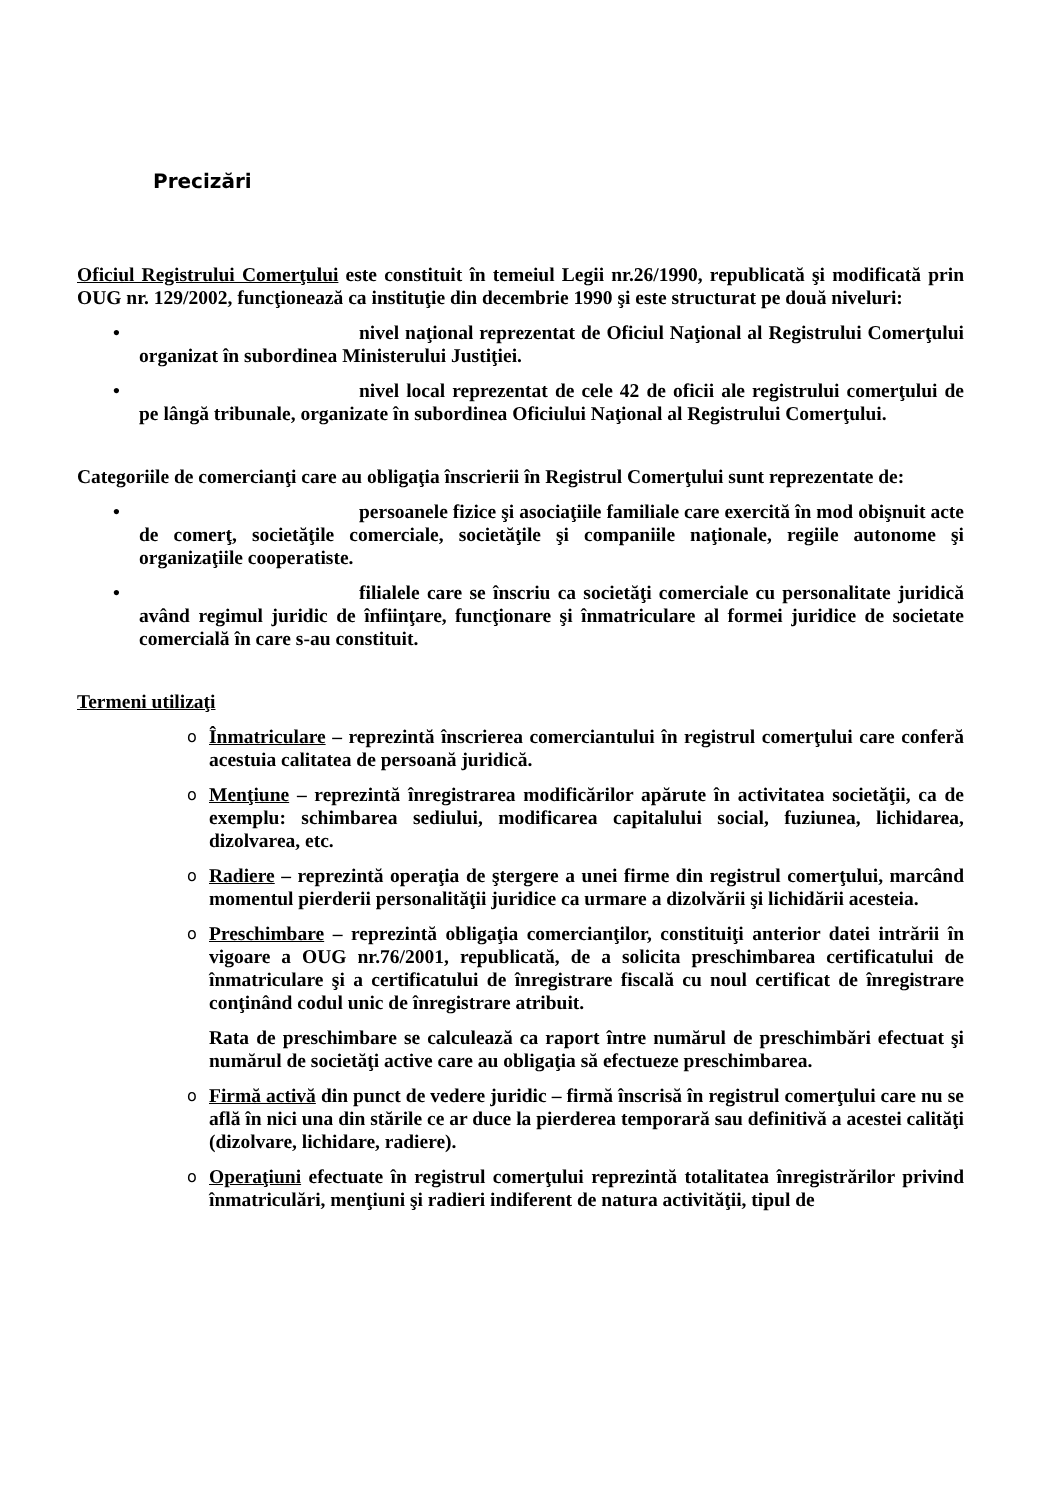Precizări
Oficiul Registrului Comerţului este constituit în temeiul Legii nr.26/1990, republicată şi modificată prin OUG nr. 129/2002, funcţionează ca instituţie din decembrie 1990 şi este structurat pe două niveluri:
• nivel naţional reprezentat de Oficiul Naţional al Registrului Comerţului organizat în subordinea Ministerului Justiţiei.
• nivel local reprezentat de cele 42 de oficii ale registrului comerţului de pe lângă tribunale, organizate în subordinea Oficiului Naţional al Registrului Comerţului.
Categoriile de comercianţi care au obligaţia înscrierii în Registrul Comerţului sunt reprezentate de:
• persoanele fizice şi asociaţiile familiale care exercită în mod obişnuit acte de comerţ, societăţile comerciale, societăţile şi companiile naţionale, regiile autonome şi organizaţiile cooperatiste.
• filialele care se înscriu ca societăţi comerciale cu personalitate juridică având regimul juridic de înfiinţare, funcţionare şi înmatriculare al formei juridice de societate comercială în care s-au constituit.
Termeni utilizaţi
o Înmatriculare – reprezintă înscrierea comerciantului în registrul comerţului care conferă acestuia calitatea de persoană juridică.
o Menţiune – reprezintă înregistrarea modificărilor apărute în activitatea societăţii, ca de exemplu: schimbarea sediului, modificarea capitalului social, fuziunea, lichidarea, dizolvarea, etc.
o Radiere – reprezintă operaţia de ştergere a unei firme din registrul comerţului, marcând momentul pierderii personalităţii juridice ca urmare a dizolvării şi lichidării acesteia.
o Preschimbare – reprezintă obligaţia comercianţilor, constituiţi anterior datei intrării în vigoare a OUG nr.76/2001, republicată, de a solicita preschimbarea certificatului de înmatriculare şi a certificatului de înregistrare fiscală cu noul certificat de înregistrare conţinând codul unic de înregistrare atribuit.
Rata de preschimbare se calculează ca raport între numărul de preschimbări efectuat şi numărul de societăţi active care au obligaţia să efectueze preschimbarea.
o Firmă activă din punct de vedere juridic – firmă înscrisă în registrul comerţului care nu se află în nici una din stările ce ar duce la pierderea temporară sau definitivă a acestei calităţi (dizolvare, lichidare, radiere).
o Operaţiuni efectuate în registrul comerţului reprezintă totalitatea înregistrărilor privind înmatriculări, menţiuni şi radieri indiferent de natura activităţii, tipul de